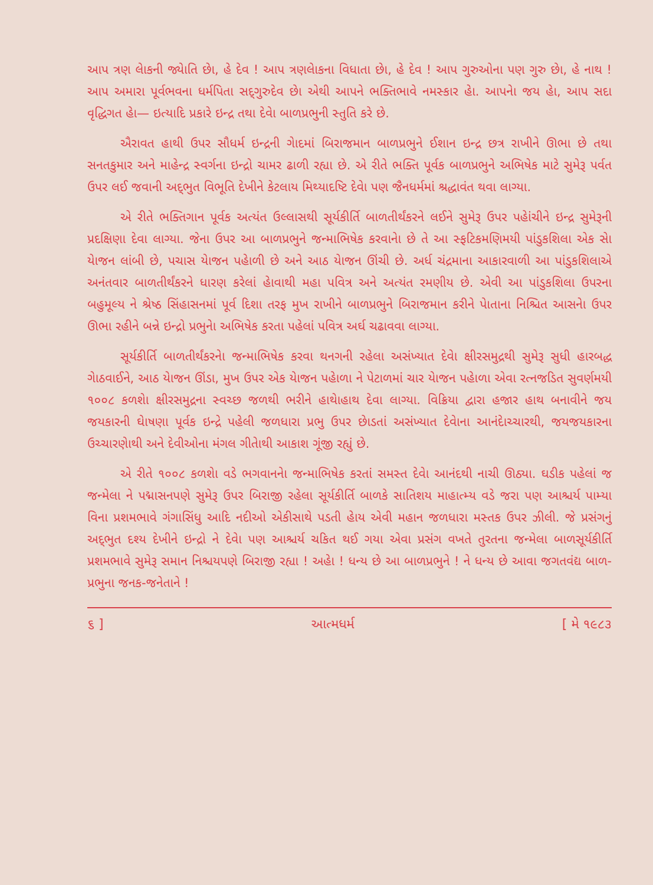આપ ત્રણ લેાકની જ્યેાતિ છેા, હે દેવ ! આપ ત્રણલેાકના વિધાતા છેા, હે દેવ ! આપ ગુરુઓના પણ ગુરુ છેા, હે નાથ ! આપ અમારા પૂર્વભવના ધર્મપિતા સદ્‌ગુરુદેવ છેા એથી આપને ભક્તિભાવે નમસ્કાર હેા. આપનેા જય હેા, આપ સદા વૃદ્ધિગત હેા— ઇત્યાદિ પ્રકારે ઇન્દ્ર તથા દેવેા બાળપ્રભુની સ્તુતિ કરે છે.
ઐરાવત હાથી ઉપર સૌધર્મ ઇન્દ્રની ગેાદમાં બિરાજમાન બાળપ્રભુને ઈશાન ઇન્દ્ર છત્ર રાખીને ઊભા છે તથા સનતકુમાર અને માહેન્દ્ર સ્વર્ગના ઇન્દ્રો ચામર ઢાળી રહ્યા છે. એ રીતે ભક્તિ પૂર્વક બાળપ્રભુને અભિષેક માટે સુમેરૂ પર્વત ઉપર લઈ જવાની અદ્‌ભુત વિભૂતિ દેખીને કેટલાય મિથ્યાદષ્ટિ દેવેા પણ જૈનધર્મમાં શ્રદ્ધાવંત થવા લાગ્યા.
એ રીતે ભક્તિગાન પૂર્વક અત્યંત ઉલ્લાસથી સૂર્યકીર્તિ બાળતીર્થંકરને લઈને સુમેરૂ ઉપર પહેાંચીને ઇન્દ્ર સુમેરૂની પ્રદક્ષિણા દેવા લાગ્યા. જેના ઉપર આ બાળપ્રભુને જન્માભિષેક કરવાનેા છે તે આ સ્ફટિકમણિમયી પાંડુકશિલા એક સેા યેાજન લાંબી છે, પચાસ યેાજન પહેાળી છે અને આઠ યેાજન ઊંચી છે. અર્ધ ચંદ્રમાના આકારવાળી આ પાંડુકશિલાએ અનંતવાર બાળતીર્થંકરને ધારણ કરેલાં હેાવાથી મહા પવિત્ર અને અત્યંત રમણીય છે. એવી આ પાંડુકશિલા ઉપરના બહુમૂલ્ય ને શ્રેષ્ઠ સિંહાસનમાં પૂર્વ દિશા તરફ મુખ રાખીને બાળપ્રભુને બિરાજમાન કરીને પેાતાના નિશ્ચિત આસનેા ઉપર ઊભા રહીને બન્ને ઇન્દ્રો પ્રભુનેા અભિષેક કરતા પહેલાં પવિત્ર અર્ઘ ચઢાવવા લાગ્યા.
સૂર્યકીર્તિ બાળતીર્થંકરનેા જન્માભિષેક કરવા થનગની રહેલા અસંખ્યાત દેવેા ક્ષીરસમુદ્રથી સુમેરૂ સુધી હારબદ્ધ ગેાઠવાઈને, આઠ યેાજન ઊંડા, મુખ ઉપર એક યેાજન પહેાળા ને પેટાળમાં ચાર યેાજન પહેાળા એવા રત્નજડિત સુવર્ણમયી ૧૦૦૮ કળશેા ક્ષીરસમુદ્રના સ્વચ્છ જળથી ભરીને હાથેાહાથ દેવા લાગ્યા. વિક્રિયા દ્વારા હજાર હાથ બનાવીને જય જયકારની ઘેાષણા પૂર્વક ઇન્દ્રે પહેલી જળધારા પ્રભુ ઉપર છેાડતાં અસંખ્યાત દેવેાના આનંદેાચ્ચારથી, જયજયકારના ઉચ્ચારણેાથી અને દેવીઓના મંગલ ગીતેાથી આકાશ ગૂંજી રહ્યું છે.
એ રીતે ૧૦૦૮ કળશેા વડે ભગવાનનેા જન્માભિષેક કરતાં સમસ્ત દેવેા આનંદથી નાચી ઊઠ્યા. ઘડીક પહેલાં જ જન્મેલા ને પદ્માસનપણે સુમેરૂ ઉપર બિરાજી રહેલા સૂર્યકીર્તિ બાળકે સાતિશય માહાત્મ્ય વડે જરા પણ આશ્ચર્ય પામ્યા વિના પ્રશમભાવે ગંગાસિંધુ આદિ નદીઓ એકીસાથે પડતી હેાય એવી મહાન જળધારા મસ્તક ઉપર ઝીલી. જે પ્રસંગનું અદ્‌ભુત દશ્ય દેખીને ઇન્દ્રો ને દેવેા પણ આશ્ચર્ય ચકિત થઈ ગયા એવા પ્રસંગ વખતે તુરતના જન્મેલા બાળસૂર્યકીર્તિ પ્રશમભાવે સુમેરૂ સમાન નિશ્ચયપણે બિરાજી રહ્યા ! અહેા ! ધન્ય છે આ બાળપ્રભુને ! ને ધન્ય છે આવા જગતવંદ્ય બાળ-પ્રભુના જનક-જનેતાને !
૬ ] આત્મધર્મ [ મે ૧૯૮૩